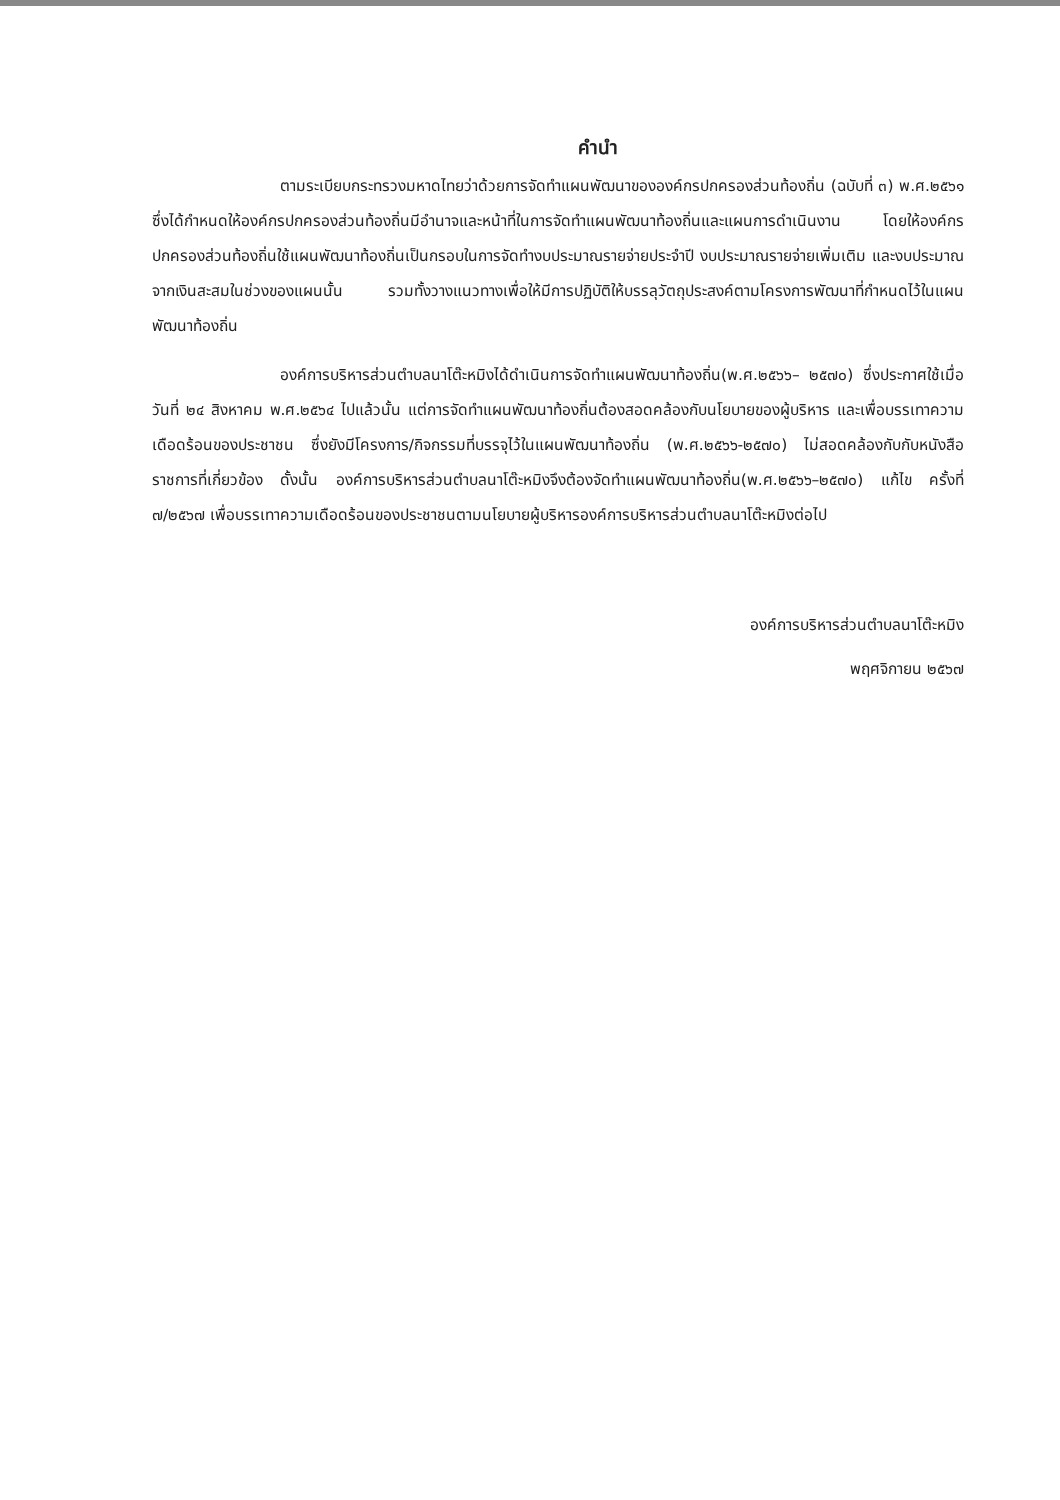คำนำ
ตามระเบียบกระทรวงมหาดไทยว่าด้วยการจัดทำแผนพัฒนาขององค์กรปกครองส่วนท้องถิ่น (ฉบับที่ ๓) พ.ศ.๒๕๖๑ ซึ่งได้กำหนดให้องค์กรปกครองส่วนท้องถิ่นมีอำนาจและหน้าที่ในการจัดทำแผนพัฒนาท้องถิ่นและแผนการดำเนินงาน โดยให้องค์กรปกครองส่วนท้องถิ่นใช้แผนพัฒนาท้องถิ่นเป็นกรอบในการจัดทำงบประมาณรายจ่ายประจำปี งบประมาณรายจ่ายเพิ่มเติม และงบประมาณจากเงินสะสมในช่วงของแผนนั้น รวมทั้งวางแนวทางเพื่อให้มีการปฏิบัติให้บรรลุวัตถุประสงค์ตามโครงการพัฒนาที่กำหนดไว้ในแผนพัฒนาท้องถิ่น
องค์การบริหารส่วนตำบลนาโต๊ะหมิงได้ดำเนินการจัดทำแผนพัฒนาท้องถิ่น(พ.ศ.๒๕๖๖– ๒๕๗๐) ซึ่งประกาศใช้เมื่อวันที่ ๒๔ สิงหาคม พ.ศ.๒๕๖๔ ไปแล้วนั้น แต่การจัดทำแผนพัฒนาท้องถิ่นต้องสอดคล้องกับนโยบายของผู้บริหาร และเพื่อบรรเทาความเดือดร้อนของประชาชน ซึ่งยังมีโครงการ/กิจกรรมที่บรรจุไว้ในแผนพัฒนาท้องถิ่น (พ.ศ.๒๕๖๖-๒๕๗๐) ไม่สอดคล้องกับกับหนังสือราชการที่เกี่ยวข้อง ดั้งนั้น องค์การบริหารส่วนตำบลนาโต๊ะหมิงจึงต้องจัดทำแผนพัฒนาท้องถิ่น(พ.ศ.๒๕๖๖–๒๕๗๐) แก้ไข ครั้งที่ ๗/๒๕๖๗ เพื่อบรรเทาความเดือดร้อนของประชาชนตามนโยบายผู้บริหารองค์การบริหารส่วนตำบลนาโต๊ะหมิงต่อไป
องค์การบริหารส่วนตำบลนาโต๊ะหมิง
พฤศจิกายน ๒๕๖๗